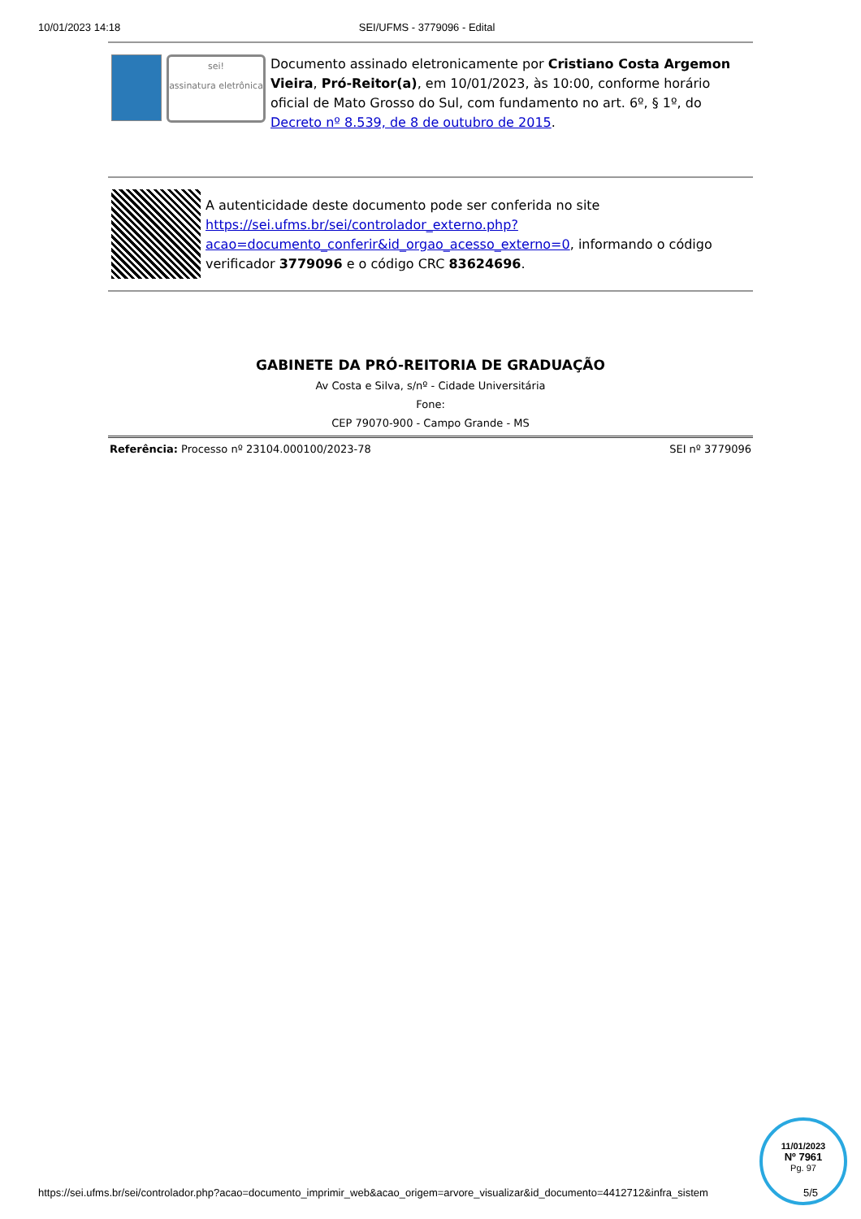10/01/2023 14:18 SEI/UFMS - 3779096 - Edital
sei!
assinatura eletrônica
Documento assinado eletronicamente por Cristiano Costa Argemon Vieira, Pró-Reitor(a), em 10/01/2023, às 10:00, conforme horário oficial de Mato Grosso do Sul, com fundamento no art. 6º, § 1º, do Decreto nº 8.539, de 8 de outubro de 2015.
A autenticidade deste documento pode ser conferida no site https://sei.ufms.br/sei/controlador_externo.php?acao=documento_conferir&id_orgao_acesso_externo=0, informando o código verificador 3779096 e o código CRC 83624696.
GABINETE DA PRÓ-REITORIA DE GRADUAÇÃO
Av Costa e Silva, s/nº - Cidade Universitária
Fone:
CEP 79070-900 - Campo Grande - MS
Referência: Processo nº 23104.000100/2023-78 SEI nº 3779096
https://sei.ufms.br/sei/controlador.php?acao=documento_imprimir_web&acao_origem=arvore_visualizar&id_documento=4412712&infra_sistem 5/5
11/01/2023
Nº 7961
Pg. 97